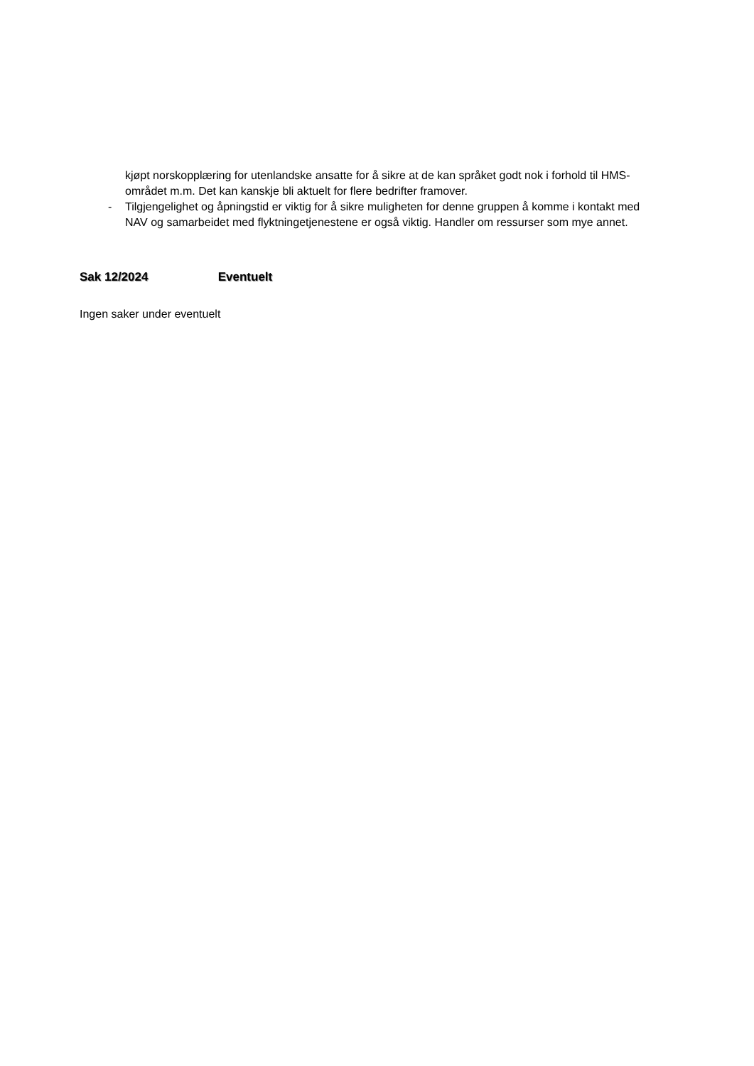kjøpt norskopplæring for utenlandske ansatte for å sikre at de kan språket godt nok i forhold til HMS-området m.m. Det kan kanskje bli aktuelt for flere bedrifter framover.
- Tilgjengelighet og åpningstid er viktig for å sikre muligheten for denne gruppen å komme i kontakt med NAV og samarbeidet med flyktningetjenestene er også viktig. Handler om ressurser som mye annet.
Sak 12/2024 Eventuelt
Ingen saker under eventuelt